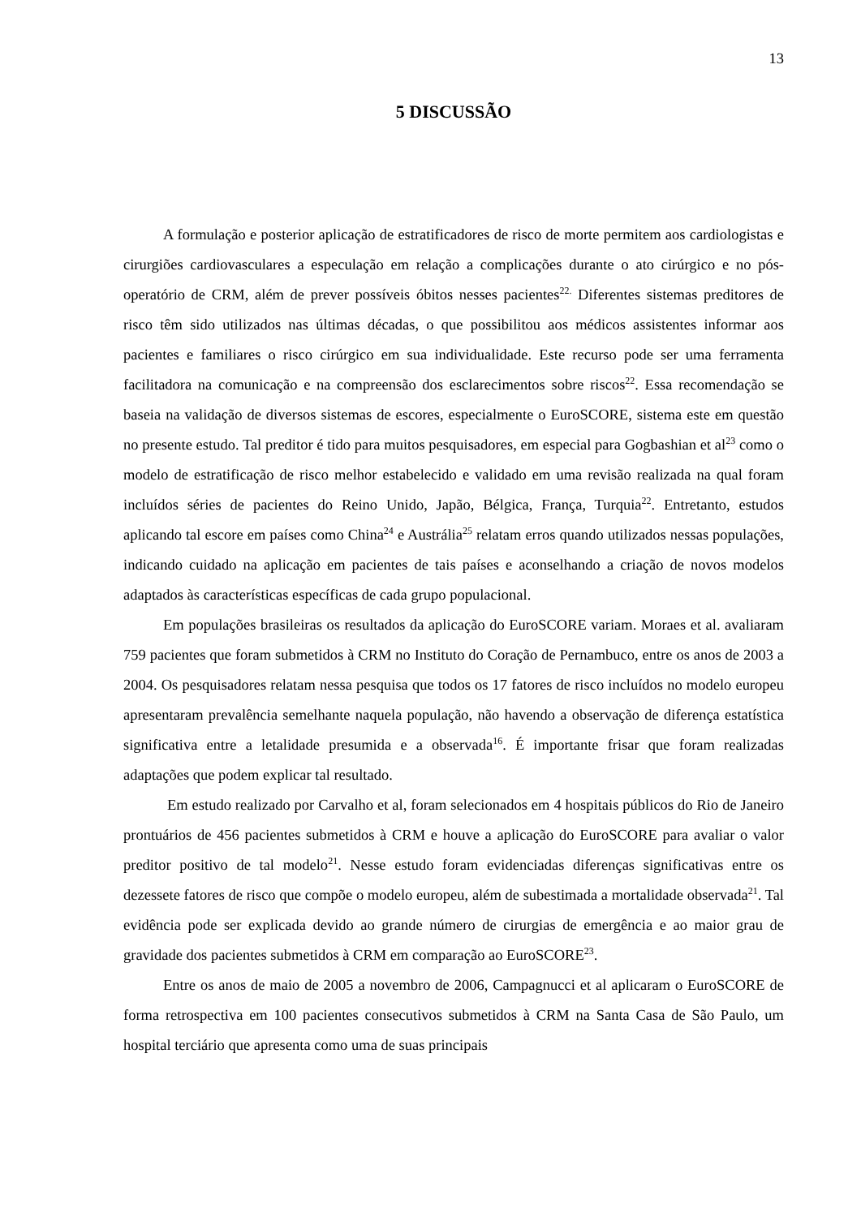13
5 DISCUSSÃO
A formulação e posterior aplicação de estratificadores de risco de morte permitem aos cardiologistas e cirurgiões cardiovasculares a especulação em relação a complicações durante o ato cirúrgico e no pós-operatório de CRM, além de prever possíveis óbitos nesses pacientes<sup>22.</sup> Diferentes sistemas preditores de risco têm sido utilizados nas últimas décadas, o que possibilitou aos médicos assistentes informar aos pacientes e familiares o risco cirúrgico em sua individualidade. Este recurso pode ser uma ferramenta facilitadora na comunicação e na compreensão dos esclarecimentos sobre riscos<sup>22</sup>. Essa recomendação se baseia na validação de diversos sistemas de escores, especialmente o EuroSCORE, sistema este em questão no presente estudo. Tal preditor é tido para muitos pesquisadores, em especial para Gogbashian et al<sup>23</sup> como o modelo de estratificação de risco melhor estabelecido e validado em uma revisão realizada na qual foram incluídos séries de pacientes do Reino Unido, Japão, Bélgica, França, Turquia<sup>22</sup>. Entretanto, estudos aplicando tal escore em países como China<sup>24</sup> e Austrália<sup>25</sup> relatam erros quando utilizados nessas populações, indicando cuidado na aplicação em pacientes de tais países e aconselhando a criação de novos modelos adaptados às características específicas de cada grupo populacional.
Em populações brasileiras os resultados da aplicação do EuroSCORE variam. Moraes et al. avaliaram 759 pacientes que foram submetidos à CRM no Instituto do Coração de Pernambuco, entre os anos de 2003 a 2004. Os pesquisadores relatam nessa pesquisa que todos os 17 fatores de risco incluídos no modelo europeu apresentaram prevalência semelhante naquela população, não havendo a observação de diferença estatística significativa entre a letalidade presumida e a observada<sup>16</sup>. É importante frisar que foram realizadas adaptações que podem explicar tal resultado.
Em estudo realizado por Carvalho et al, foram selecionados em 4 hospitais públicos do Rio de Janeiro prontuários de 456 pacientes submetidos à CRM e houve a aplicação do EuroSCORE para avaliar o valor preditor positivo de tal modelo<sup>21</sup>. Nesse estudo foram evidenciadas diferenças significativas entre os dezessete fatores de risco que compõe o modelo europeu, além de subestimada a mortalidade observada<sup>21</sup>. Tal evidência pode ser explicada devido ao grande número de cirurgias de emergência e ao maior grau de gravidade dos pacientes submetidos à CRM em comparação ao EuroSCORE<sup>23</sup>.
Entre os anos de maio de 2005 a novembro de 2006, Campagnucci et al aplicaram o EuroSCORE de forma retrospectiva em 100 pacientes consecutivos submetidos à CRM na Santa Casa de São Paulo, um hospital terciário que apresenta como uma de suas principais